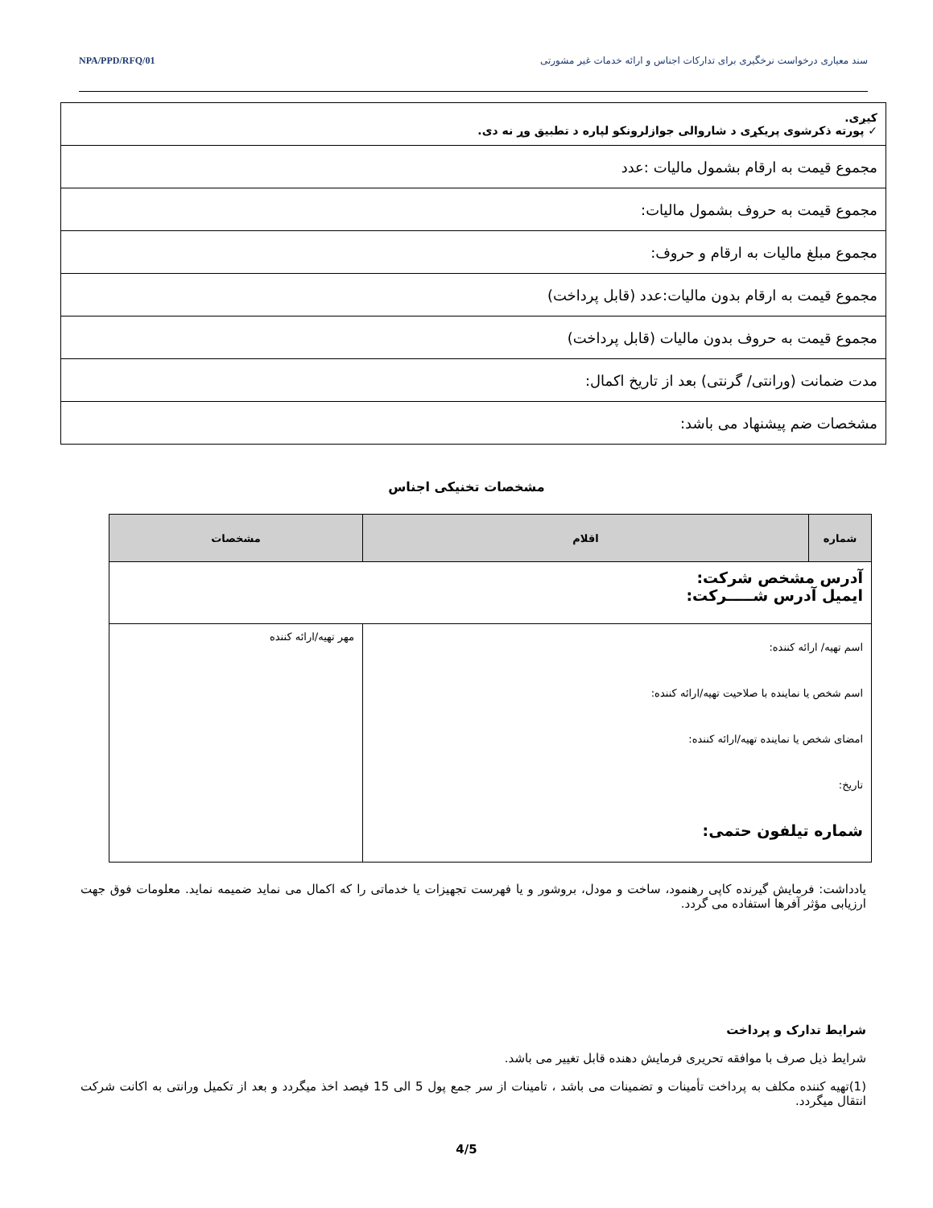سند معیاری درخواست نرخگیری برای تدارکات اجناس و ارائه خدمات غیر مشورتی NPA/PPD/RFQ/01
| کیږی. ✓ پورته ذکرشوی پریکړی د شاروالی جوازلرونکو لپاره د تطبیق وړ نه دی. |
| مجموع قیمت به ارقام بشمول مالیات :عدد |
| مجموع قیمت به حروف بشمول مالیات: |
| مجموع مبلغ مالیات به ارقام و حروف: |
| مجموع قیمت به ارقام بدون مالیات:عدد (قابل پرداخت) |
| مجموع قیمت به حروف بدون مالیات (قابل پرداخت) |
| مدت ضمانت (ورانتی/ گرنتی) بعد از تاریخ اکمال: |
| مشخصات ضم پیشنهاد می باشد: |
مشخصات تخنیکی اجناس
| شماره | اقلام | مشخصات |
| --- | --- | --- |
| آدرس مشخص شرکت: ایمیل آدرس شـــــرکت: | | |
| اسم تهیه/ ارائه کننده: اسم شخص یا نماینده با صلاحیت تهیه/ارائه کننده: امضای شخص یا نماینده تهیه/ارائه کننده: تاریخ: شماره تیلفون حتمی: | | مهر تهیه/ارائه کننده |
یادداشت: فرمایش گیرنده کاپی رهنمود، ساخت و مودل، بروشور و یا فهرست تجهیزات یا خدماتی را که اکمال می نماید ضمیمه نماید. معلومات فوق جهت ارزیابی مؤثر آفرها استفاده می گردد.
شرایط تدارک و پرداخت
شرایط ذیل صرف با موافقه تحریری فرمایش دهنده قابل تغییر می باشد.
(1)تهیه کننده مکلف به پرداخت تأمینات و تضمینات می باشد ، تامینات از سر جمع پول 5 الی 15 فیصد اخذ میگردد و بعد از تکمیل ورانتی به اکانت شرکت انتقال میگردد.
4/5